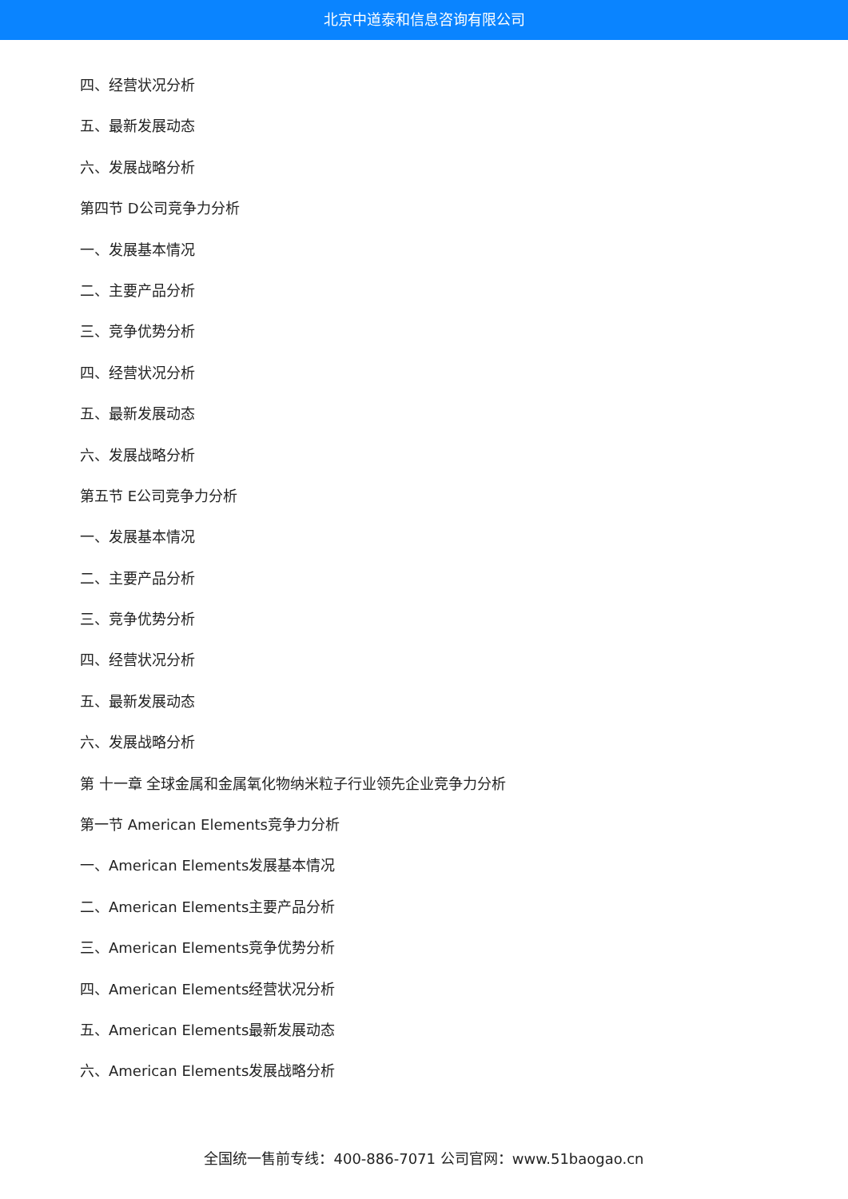北京中道泰和信息咨询有限公司
四、经营状况分析
五、最新发展动态
六、发展战略分析
第四节 D公司竞争力分析
一、发展基本情况
二、主要产品分析
三、竞争优势分析
四、经营状况分析
五、最新发展动态
六、发展战略分析
第五节 E公司竞争力分析
一、发展基本情况
二、主要产品分析
三、竞争优势分析
四、经营状况分析
五、最新发展动态
六、发展战略分析
第 十一章 全球金属和金属氧化物纳米粒子行业领先企业竞争力分析
第一节 American Elements竞争力分析
一、American Elements发展基本情况
二、American Elements主要产品分析
三、American Elements竞争优势分析
四、American Elements经营状况分析
五、American Elements最新发展动态
六、American Elements发展战略分析
全国统一售前专线：400-886-7071 公司官网：www.51baogao.cn